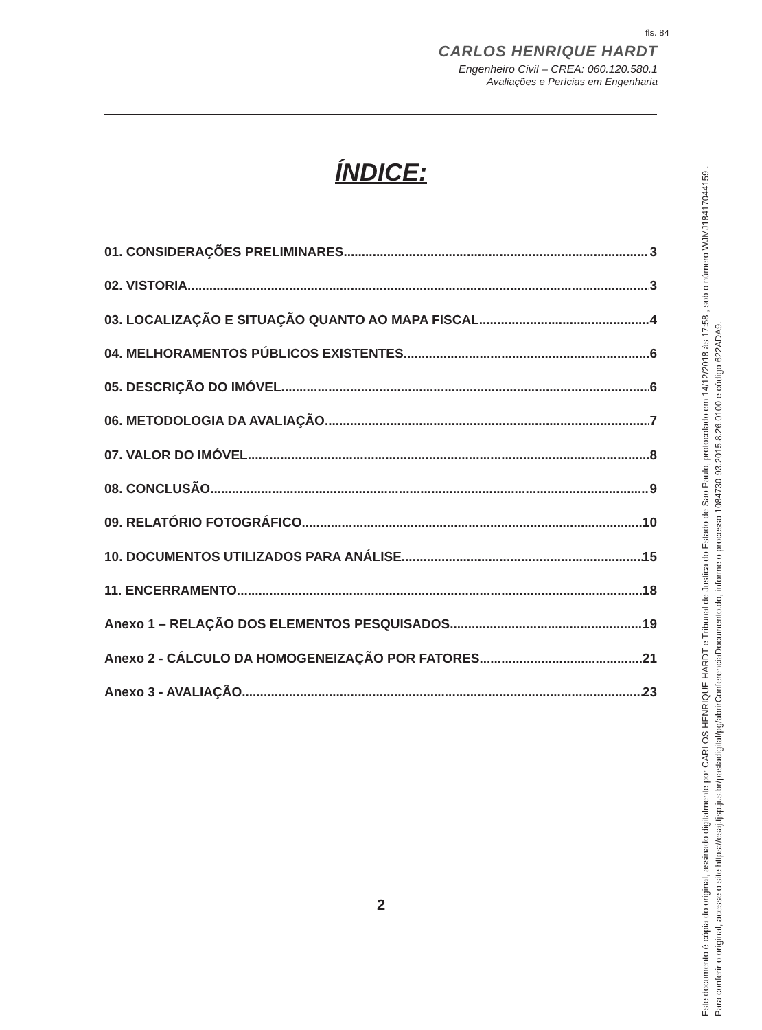fls. 84
CARLOS HENRIQUE HARDT
Engenheiro Civil – CREA: 060.120.580.1
Avaliações e Perícias em Engenharia
ÍNDICE:
01. CONSIDERAÇÕES PRELIMINARES 3
02. VISTORIA 3
03. LOCALIZAÇÃO E SITUAÇÃO QUANTO AO MAPA FISCAL 4
04. MELHORAMENTOS PÚBLICOS EXISTENTES 6
05. DESCRIÇÃO DO IMÓVEL 6
06. METODOLOGIA DA AVALIAÇÃO 7
07. VALOR DO IMÓVEL 8
08. CONCLUSÃO 9
09. RELATÓRIO FOTOGRÁFICO 10
10. DOCUMENTOS UTILIZADOS PARA ANÁLISE 15
11. ENCERRAMENTO 18
Anexo 1 – RELAÇÃO DOS ELEMENTOS PESQUISADOS 19
Anexo 2 - CÁLCULO DA HOMOGENEIZAÇÃO POR FATORES 21
Anexo 3 - AVALIAÇÃO 23
2
Este documento é cópia do original, assinado digitalmente por CARLOS HENRIQUE HARDT e Tribunal de Justica do Estado de Sao Paulo, protocolado em 14/12/2018 às 17:58 , sob o número WJMJ18417044159 .
Para conferir o original, acesse o site https://esaj.tjsp.jus.br/pastadigital/pg/abrirConferenciaDocumento.do, informe o processo 1084730-93.2015.8.26.0100 e código 622ADA9.